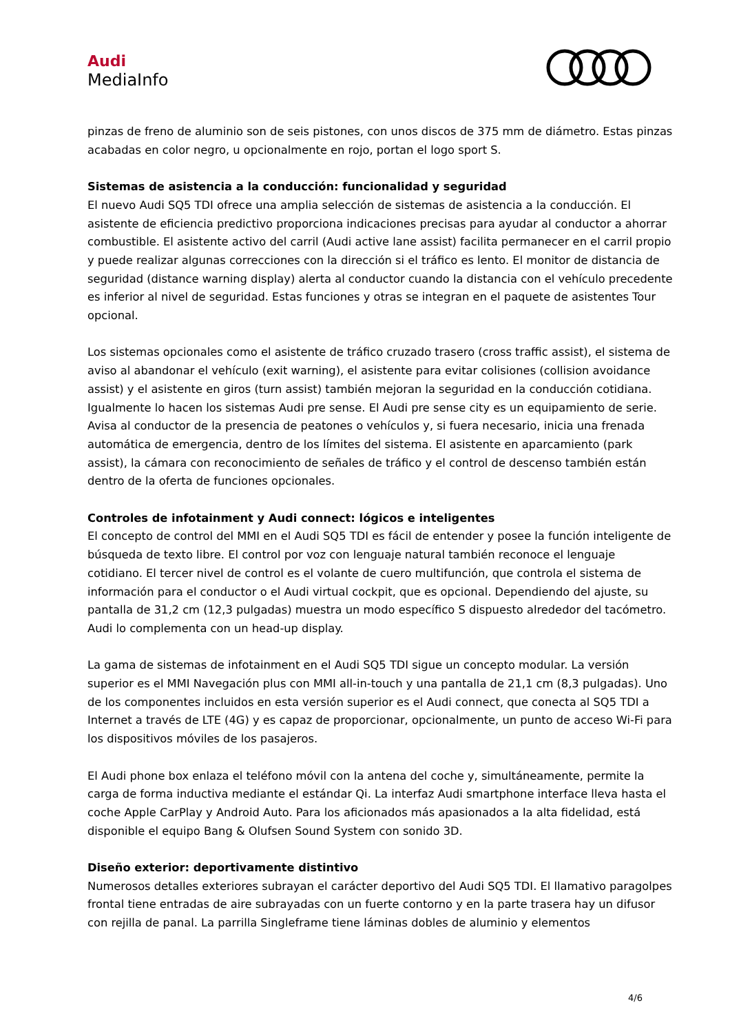Audi
MediaInfo
pinzas de freno de aluminio son de seis pistones, con unos discos de 375 mm de diámetro. Estas pinzas acabadas en color negro, u opcionalmente en rojo, portan el logo sport S.
Sistemas de asistencia a la conducción: funcionalidad y seguridad
El nuevo Audi SQ5 TDI ofrece una amplia selección de sistemas de asistencia a la conducción. El asistente de eficiencia predictivo proporciona indicaciones precisas para ayudar al conductor a ahorrar combustible. El asistente activo del carril (Audi active lane assist) facilita permanecer en el carril propio y puede realizar algunas correcciones con la dirección si el tráfico es lento. El monitor de distancia de seguridad (distance warning display) alerta al conductor cuando la distancia con el vehículo precedente es inferior al nivel de seguridad. Estas funciones y otras se integran en el paquete de asistentes Tour opcional.
Los sistemas opcionales como el asistente de tráfico cruzado trasero (cross traffic assist), el sistema de aviso al abandonar el vehículo (exit warning), el asistente para evitar colisiones (collision avoidance assist) y el asistente en giros (turn assist) también mejoran la seguridad en la conducción cotidiana. Igualmente lo hacen los sistemas Audi pre sense. El Audi pre sense city es un equipamiento de serie. Avisa al conductor de la presencia de peatones o vehículos y, si fuera necesario, inicia una frenada automática de emergencia, dentro de los límites del sistema. El asistente en aparcamiento (park assist), la cámara con reconocimiento de señales de tráfico y el control de descenso también están dentro de la oferta de funciones opcionales.
Controles de infotainment y Audi connect: lógicos e inteligentes
El concepto de control del MMI en el Audi SQ5 TDI es fácil de entender y posee la función inteligente de búsqueda de texto libre. El control por voz con lenguaje natural también reconoce el lenguaje cotidiano. El tercer nivel de control es el volante de cuero multifunción, que controla el sistema de información para el conductor o el Audi virtual cockpit, que es opcional. Dependiendo del ajuste, su pantalla de 31,2 cm (12,3 pulgadas) muestra un modo específico S dispuesto alrededor del tacómetro. Audi lo complementa con un head-up display.
La gama de sistemas de infotainment en el Audi SQ5 TDI sigue un concepto modular. La versión superior es el MMI Navegación plus con MMI all-in-touch y una pantalla de 21,1 cm (8,3 pulgadas). Uno de los componentes incluidos en esta versión superior es el Audi connect, que conecta al SQ5 TDI a Internet a través de LTE (4G) y es capaz de proporcionar, opcionalmente, un punto de acceso Wi-Fi para los dispositivos móviles de los pasajeros.
El Audi phone box enlaza el teléfono móvil con la antena del coche y, simultáneamente, permite la carga de forma inductiva mediante el estándar Qi. La interfaz Audi smartphone interface lleva hasta el coche Apple CarPlay y Android Auto. Para los aficionados más apasionados a la alta fidelidad, está disponible el equipo Bang & Olufsen Sound System con sonido 3D.
Diseño exterior: deportivamente distintivo
Numerosos detalles exteriores subrayan el carácter deportivo del Audi SQ5 TDI. El llamativo paragolpes frontal tiene entradas de aire subrayadas con un fuerte contorno y en la parte trasera hay un difusor con rejilla de panal. La parrilla Singleframe tiene láminas dobles de aluminio y elementos
4/6